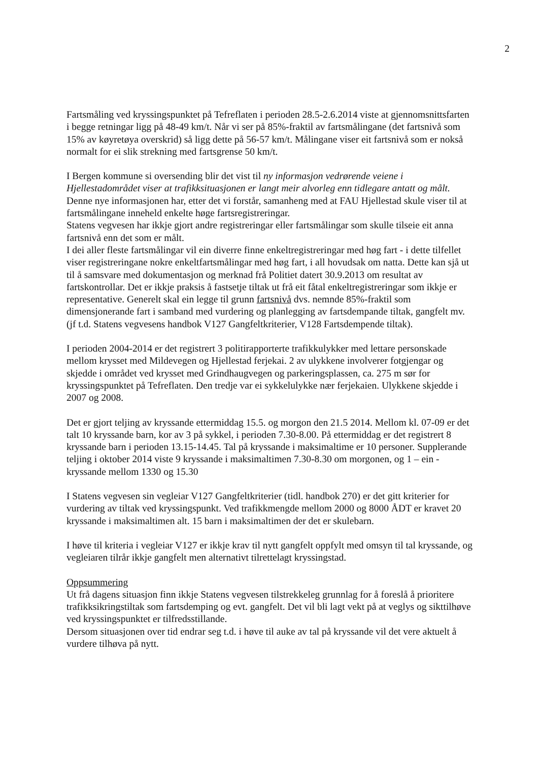2
Fartsmåling ved kryssingspunktet på Tefreflaten i perioden 28.5-2.6.2014 viste at gjennomsnittsfarten i begge retningar ligg på 48-49 km/t. Når vi ser på 85%-fraktil av fartsmålingane (det fartsnivå som 15% av køyretøya overskrid) så ligg dette på 56-57 km/t. Målingane viser eit fartsnivå som er nokså normalt for ei slik strekning med fartsgrense 50 km/t.
I Bergen kommune si oversending blir det vist til ny informasjon vedrørende veiene i Hjellestadområdet viser at trafikksituasjonen er langt meir alvorleg enn tidlegare antatt og målt. Denne nye informasjonen har, etter det vi forstår, samanheng med at FAU Hjellestad skule viser til at fartsmålingane inneheld enkelte høge fartsregistreringar.
Statens vegvesen har ikkje gjort andre registreringar eller fartsmålingar som skulle tilseie eit anna fartsnivå enn det som er målt.
I dei aller fleste fartsmålingar vil ein diverre finne enkeltregistreringar med høg fart - i dette tilfellet viser registreringane nokre enkeltfartsmålingar med høg fart, i all hovudsak om natta. Dette kan sjå ut til å samsvare med dokumentasjon og merknad frå Politiet datert 30.9.2013 om resultat av fartskontrollar. Det er ikkje praksis å fastsetje tiltak ut frå eit fåtal enkeltregistreringar som ikkje er representative. Generelt skal ein legge til grunn fartsnivå dvs. nemnde 85%-fraktil som dimensjonerande fart i samband med vurdering og planlegging av fartsdempande tiltak, gangfelt mv. (jf t.d. Statens vegvesens handbok V127 Gangfeltkriterier, V128 Fartsdempende tiltak).
I perioden 2004-2014 er det registrert 3 politirapporterte trafikkulykker med lettare personskade mellom krysset med Mildevegen og Hjellestad ferjekai. 2 av ulykkene involverer fotgjengar og skjedde i området ved krysset med Grindhaugvegen og parkeringsplassen, ca. 275 m sør for kryssingspunktet på Tefreflaten. Den tredje var ei sykkelulykke nær ferjekaien. Ulykkene skjedde i 2007 og 2008.
Det er gjort teljing av kryssande ettermiddag 15.5. og morgon den 21.5 2014. Mellom kl. 07-09 er det talt 10 kryssande barn, kor av 3 på sykkel, i perioden 7.30-8.00. På ettermiddag er det registrert 8 kryssande barn i perioden 13.15-14.45. Tal på kryssande i maksimaltime er 10 personer. Supplerande teljing i oktober 2014 viste 9 kryssande i maksimaltimen 7.30-8.30 om morgonen, og 1 – ein - kryssande mellom 1330 og 15.30
I Statens vegvesen sin vegleiar V127 Gangfeltkriterier (tidl. handbok 270) er det gitt kriterier for vurdering av tiltak ved kryssingspunkt. Ved trafikkmengde mellom 2000 og 8000 ÅDT er kravet 20 kryssande i maksimaltimen alt. 15 barn i maksimaltimen der det er skulebarn.
I høve til kriteria i vegleiar V127 er ikkje krav til nytt gangfelt oppfylt med omsyn til tal kryssande, og vegleiaren tilrår ikkje gangfelt men alternativt tilrettelagt kryssingstad.
Oppsummering
Ut frå dagens situasjon finn ikkje Statens vegvesen tilstrekkeleg grunnlag for å foreslå å prioritere trafikksikringstiltak som fartsdemping og evt. gangfelt. Det vil bli lagt vekt på at veglys og sikttilhøve ved kryssingspunktet er tilfredsstillande.
Dersom situasjonen over tid endrar seg t.d. i høve til auke av tal på kryssande vil det vere aktuelt å vurdere tilhøva på nytt.